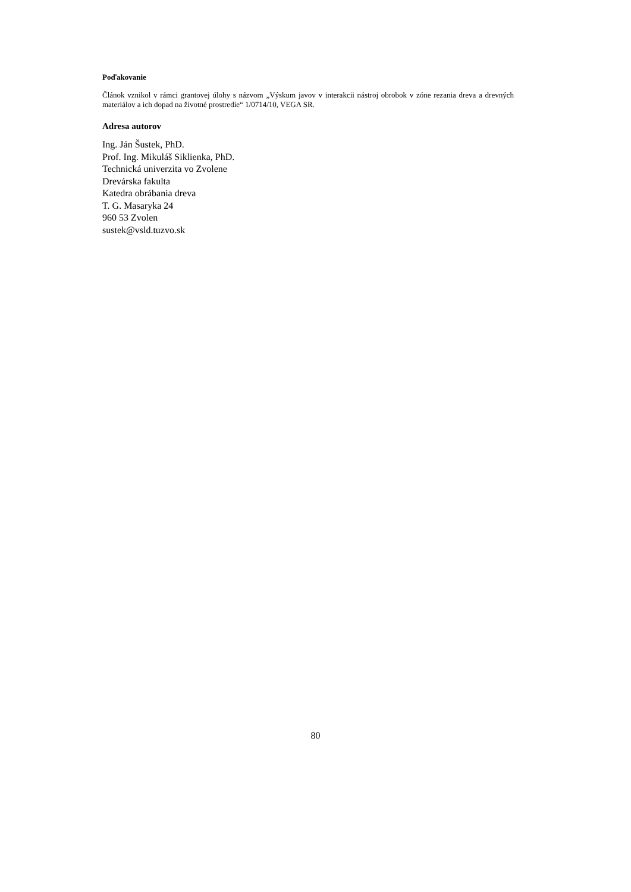Poďakovanie
Článok vznikol v rámci grantovej úlohy s názvom „Výskum javov v interakcii nástroj obrobok v zóne rezania dreva a drevných materiálov a ich dopad na životné prostredie“ 1/0714/10, VEGA SR.
Adresa autorov
Ing. Ján Šustek, PhD.
Prof. Ing. Mikuláš Siklienka, PhD.
Technická univerzita vo Zvolene
Drevárska fakulta
Katedra obrábania dreva
T. G. Masaryka 24
960 53 Zvolen
sustek@vsld.tuzvo.sk
80